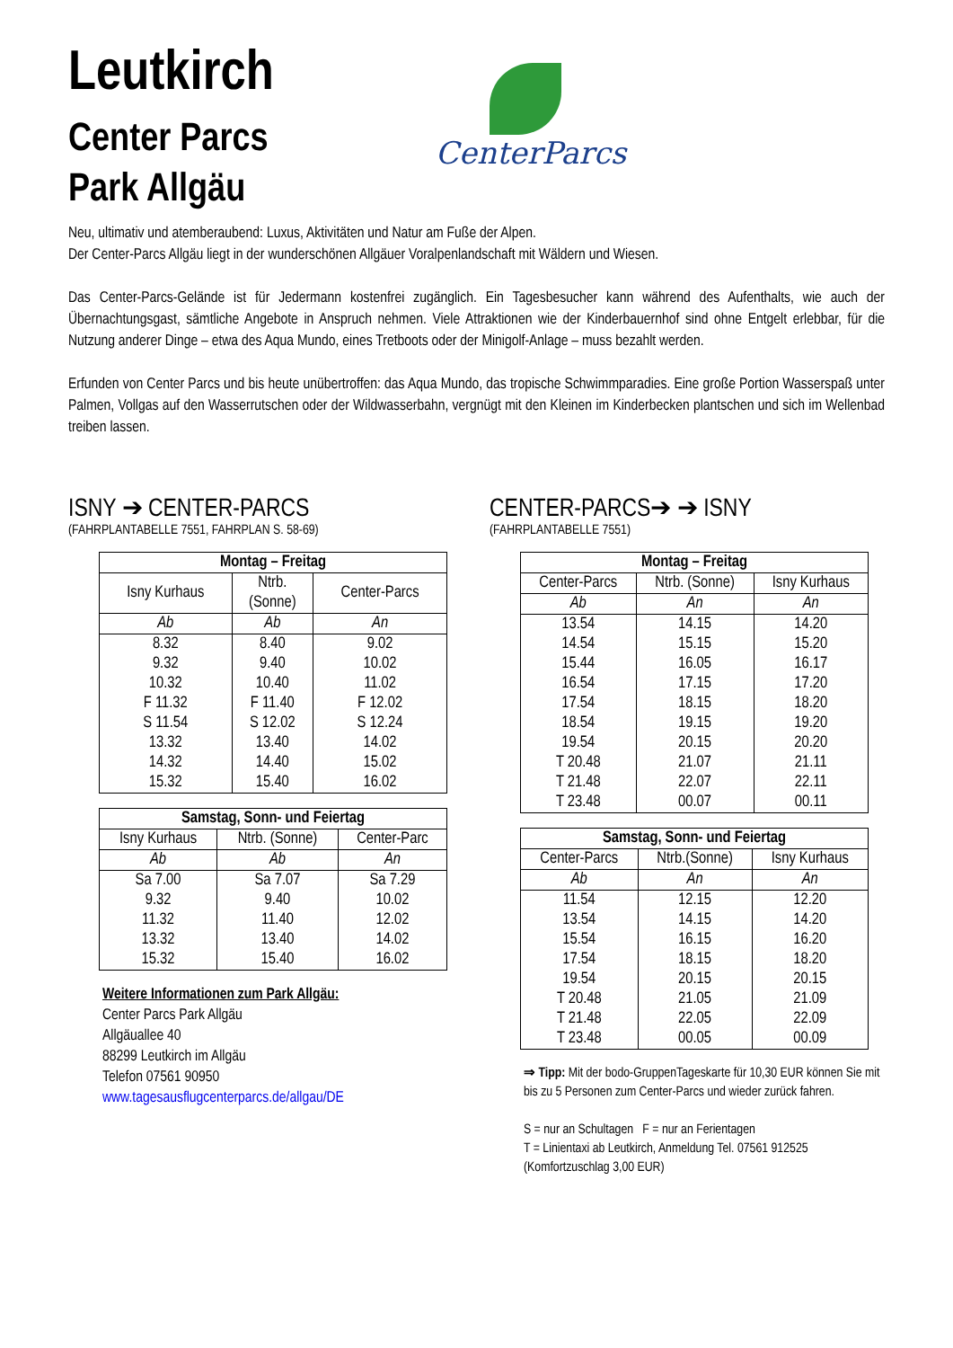Leutkirch
Center Parcs
Park Allgäu
CenterParcs
Neu, ultimativ und atemberaubend: Luxus, Aktivitäten und Natur am Fuße der Alpen.
Der Center-Parcs Allgäu liegt in der wunderschönen Allgäuer Voralpenlandschaft mit Wäldern und Wiesen.
Das Center-Parcs-Gelände ist für Jedermann kostenfrei zugänglich. Ein Tagesbesucher kann während des Aufenthalts, wie auch der Übernachtungsgast, sämtliche Angebote in Anspruch nehmen. Viele Attraktionen wie der Kinderbauernhof sind ohne Entgelt erlebbar, für die Nutzung anderer Dinge – etwa des Aqua Mundo, eines Tretboots oder der Minigolf-Anlage – muss bezahlt werden.
Erfunden von Center Parcs und bis heute unübertroffen: das Aqua Mundo, das tropische Schwimmparadies. Eine große Portion Wasserspaß unter Palmen, Vollgas auf den Wasserrutschen oder der Wildwasserbahn, vergnügt mit den Kleinen im Kinderbecken plantschen und sich im Wellenbad treiben lassen.
ISNY ➔ CENTER-PARCS
(FAHRPLANTABELLE 7551, FAHRPLAN S. 58-69)
| Montag – Freitag | | |
| --- | --- | --- |
| Isny Kurhaus | Ntrb. (Sonne) | Center-Parcs |
| Ab | Ab | An |
| 8.32 | 8.40 | 9.02 |
| 9.32 | 9.40 | 10.02 |
| 10.32 | 10.40 | 11.02 |
| F 11.32 | F 11.40 | F 12.02 |
| S 11.54 | S 12.02 | S 12.24 |
| 13.32 | 13.40 | 14.02 |
| 14.32 | 14.40 | 15.02 |
| 15.32 | 15.40 | 16.02 |
| Samstag, Sonn- und Feiertag | | |
| --- | --- | --- |
| Isny Kurhaus | Ntrb. (Sonne) | Center-Parc |
| Ab | Ab | An |
| Sa 7.00 | Sa 7.07 | Sa 7.29 |
| 9.32 | 9.40 | 10.02 |
| 11.32 | 11.40 | 12.02 |
| 13.32 | 13.40 | 14.02 |
| 15.32 | 15.40 | 16.02 |
Weitere Informationen zum Park Allgäu:
Center Parcs Park Allgäu
Allgäuallee 40
88299 Leutkirch im Allgäu
Telefon 07561 90950
www.tagesausflugcenterparcs.de/allgau/DE
CENTER-PARCS➔ ➔ ISNY
(FAHRPLANTABELLE 7551)
| Montag – Freitag | | |
| --- | --- | --- |
| Center-Parcs | Ntrb. (Sonne) | Isny Kurhaus |
| Ab | An | An |
| 13.54 | 14.15 | 14.20 |
| 14.54 | 15.15 | 15.20 |
| 15.44 | 16.05 | 16.17 |
| 16.54 | 17.15 | 17.20 |
| 17.54 | 18.15 | 18.20 |
| 18.54 | 19.15 | 19.20 |
| 19.54 | 20.15 | 20.20 |
| T 20.48 | 21.07 | 21.11 |
| T 21.48 | 22.07 | 22.11 |
| T 23.48 | 00.07 | 00.11 |
| Samstag, Sonn- und Feiertag | | |
| --- | --- | --- |
| Center-Parcs | Ntrb.(Sonne) | Isny Kurhaus |
| Ab | An | An |
| 11.54 | 12.15 | 12.20 |
| 13.54 | 14.15 | 14.20 |
| 15.54 | 16.15 | 16.20 |
| 17.54 | 18.15 | 18.20 |
| 19.54 | 20.15 | 20.15 |
| T 20.48 | 21.05 | 21.09 |
| T 21.48 | 22.05 | 22.09 |
| T 23.48 | 00.05 | 00.09 |
⇒ Tipp: Mit der bodo-GruppenTageskarte für 10,30 EUR können Sie mit bis zu 5 Personen zum Center-Parcs und wieder zurück fahren.
S = nur an Schultagen F = nur an Ferientagen
T = Linientaxi ab Leutkirch, Anmeldung Tel. 07561 912525 (Komfortzuschlag 3,00 EUR)